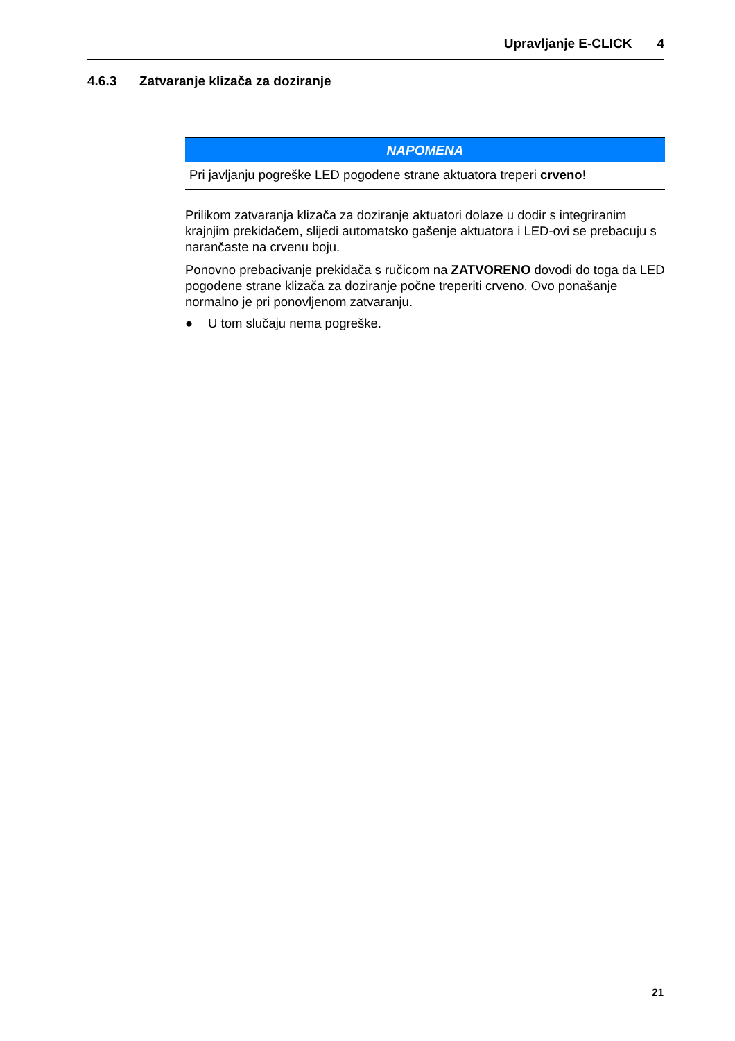Upravljanje E-CLICK 4
4.6.3 Zatvaranje klizača za doziranje
NAPOMENA
Pri javljanju pogreške LED pogođene strane aktuatora treperi crveno!
Prilikom zatvaranja klizača za doziranje aktuatori dolaze u dodir s integriranim krajnjim prekidačem, slijedi automatsko gašenje aktuatora i LED-ovi se prebacuju s narančaste na crvenu boju.
Ponovno prebacivanje prekidača s ručicom na ZATVORENO dovodi do toga da LED pogođene strane klizača za doziranje počne treperiti crveno. Ovo ponašanje normalno je pri ponovljenom zatvaranju.
● U tom slučaju nema pogreške.
21